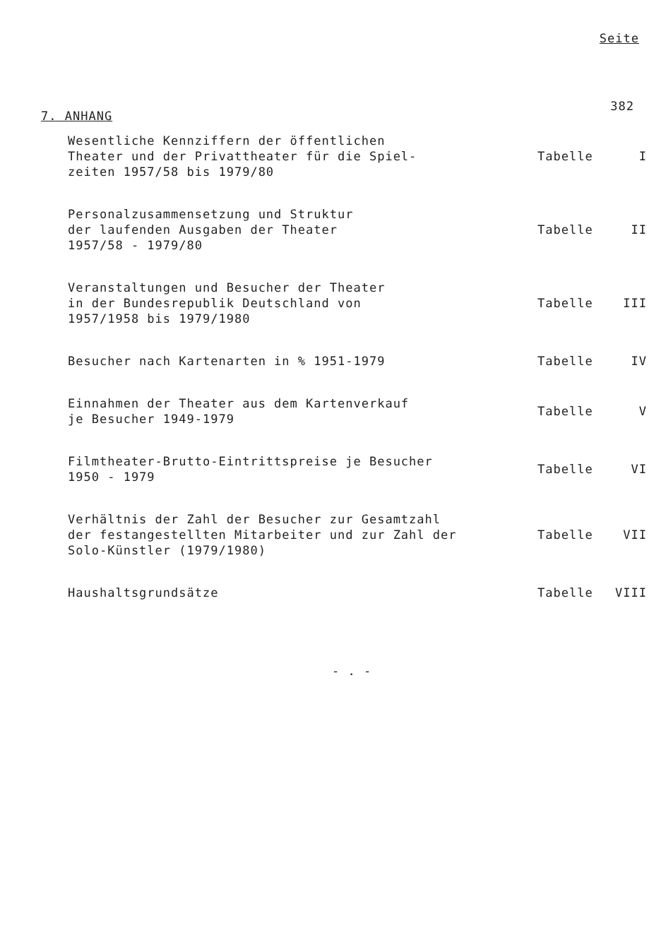Seite
7. ANHANG 382
Wesentliche Kennziffern der öffentlichen
Theater und der Privattheater für die Spiel-
zeiten 1957/58 bis 1979/80
Tabelle I
Personalzusammensetzung und Struktur
der laufenden Ausgaben der Theater
1957/58 - 1979/80
Tabelle II
Veranstaltungen und Besucher der Theater
in der Bundesrepublik Deutschland von
1957/1958 bis 1979/1980
Tabelle III
Besucher nach Kartenarten in % 1951-1979 Tabelle IV
Einnahmen der Theater aus dem Kartenverkauf
je Besucher 1949-1979
Tabelle V
Filmtheater-Brutto-Eintrittspreise je Besucher
1950 - 1979
Tabelle VI
Verhältnis der Zahl der Besucher zur Gesamtzahl
der festangestellten Mitarbeiter und zur Zahl der
Solo-Künstler (1979/1980)
Tabelle VII
Haushaltsgrundsätze Tabelle VIII
- . -